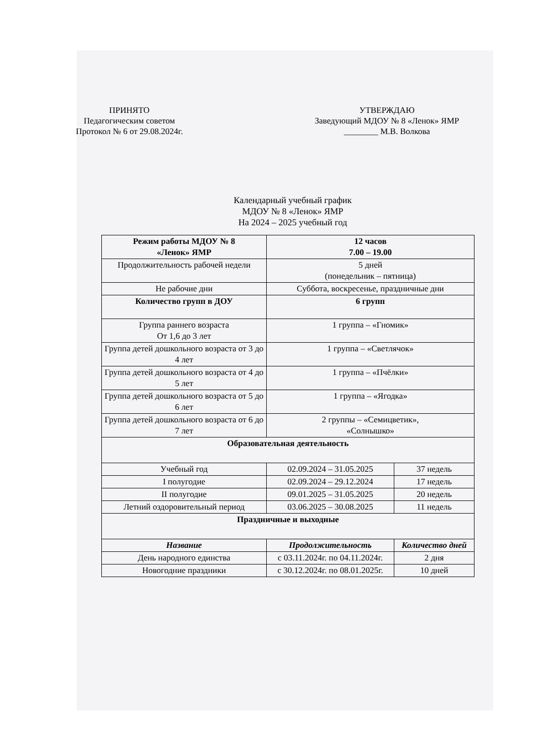ПРИНЯТО
Педагогическим советом
Протокол № 6 от 29.08.2024г.
УТВЕРЖДАЮ
Заведующий МДОУ № 8 «Ленок» ЯМР
________ М.В. Волкова
Календарный учебный график
МДОУ № 8 «Ленок» ЯМР
На 2024 – 2025 учебный год
| Режим работы МДОУ № 8 «Ленок» ЯМР | 12 часов 7.00 – 19.00 | |
| Продолжительность рабочей недели | 5 дней (понедельник – пятница) | |
| Не рабочие дни | Суббота, воскресенье, праздничные дни | |
| Количество групп в ДОУ | 6 групп | |
| Группа раннего возраста От 1,6 до 3 лет | 1 группа – «Гномик» | |
| Группа детей дошкольного возраста от 3 до 4 лет | 1 группа – «Светлячок» | |
| Группа детей дошкольного возраста от 4 до 5 лет | 1 группа – «Пчёлки» | |
| Группа детей дошкольного возраста от 5 до 6 лет | 1 группа – «Ягодка» | |
| Группа детей дошкольного возраста от 6 до 7 лет | 2 группы – «Семицветик», «Солнышко» | |
| Образовательная деятельность | | |
| Учебный год | 02.09.2024 – 31.05.2025 | 37 недель |
| I полугодие | 02.09.2024 – 29.12.2024 | 17 недель |
| II полугодие | 09.01.2025 – 31.05.2025 | 20 недель |
| Летний оздоровительный период | 03.06.2025 – 30.08.2025 | 11 недель |
| Праздничные и выходные | | |
| Название | Продолжительность | Количество дней |
| День народного единства | с 03.11.2024г. по 04.11.2024г. | 2 дня |
| Новогодние праздники | с 30.12.2024г. по 08.01.2025г. | 10 дней |